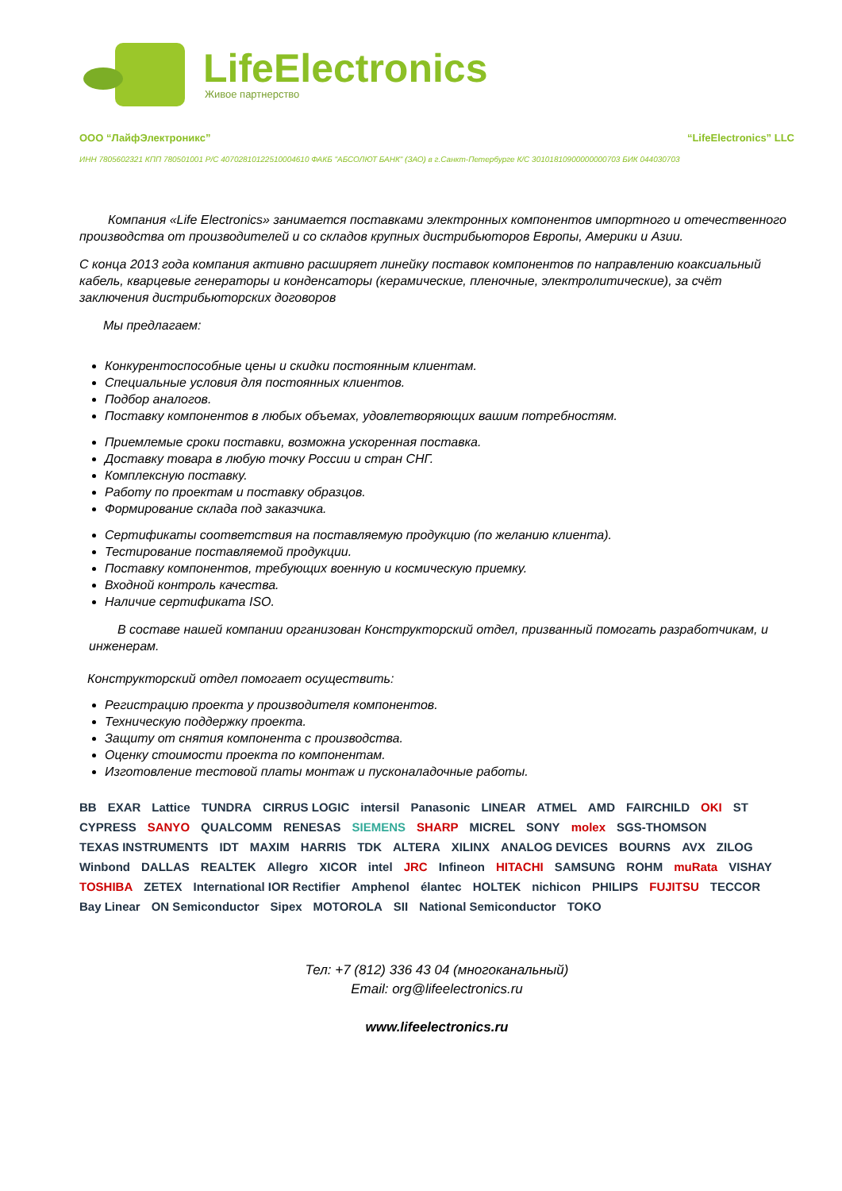LifeElectronics
Живое партнерство
ООО “ЛайфЭлектроникс” “LifeElectronics” LLC
ИНН 7805602321 КПП 780501001 Р/С 40702810122510004610 ФАКБ "АБСОЛЮТ БАНК" (ЗАО) в г.Санкт-Петербурге К/С 30101810900000000703 БИК 044030703
Компания «Life Electronics» занимается поставками электронных компонентов импортного и отечественного производства от производителей и со складов крупных дистрибьюторов Европы, Америки и Азии.
С конца 2013 года компания активно расширяет линейку поставок компонентов по направлению коаксиальный кабель, кварцевые генераторы и конденсаторы (керамические, пленочные, электролитические), за счёт заключения дистрибьюторских договоров
Мы предлагаем:
Конкурентоспособные цены и скидки постоянным клиентам.
Специальные условия для постоянных клиентов.
Подбор аналогов.
Поставку компонентов в любых объемах, удовлетворяющих вашим потребностям.
Приемлемые сроки поставки, возможна ускоренная поставка.
Доставку товара в любую точку России и стран СНГ.
Комплексную поставку.
Работу по проектам и поставку образцов.
Формирование склада под заказчика.
Сертификаты соответствия на поставляемую продукцию (по желанию клиента).
Тестирование поставляемой продукции.
Поставку компонентов, требующих военную и космическую приемку.
Входной контроль качества.
Наличие сертификата ISO.
В составе нашей компании организован Конструкторский отдел, призванный помогать разработчикам, и инженерам.
Конструкторский отдел помогает осуществить:
Регистрацию проекта у производителя компонентов.
Техническую поддержку проекта.
Защиту от снятия компонента с производства.
Оценку стоимости проекта по компонентам.
Изготовление тестовой платы монтаж и пусконаладочные работы.
BB EXAR Lattice TUNDRA CIRRUS LOGIC intersil Panasonic LINEAR ATMEL AMD FAIRCHILD OKI ST CYPRESS SANYO QUALCOMM RENESAS SIEMENS SHARP MICREL SONY molex SGS-THOMSON TEXAS INSTRUMENTS IDT MAXIM HARRIS TDK ALTERA XILINX ANALOG DEVICES BOURNS AVX ZILOG Winbond DALLAS REALTEK Allegro XICOR intel JRC Infineon HITACHI SAMSUNG ROHM muRata VISHAY TOSHIBA ZETEX International IOR Rectifier Amphenol élantec HOLTEK nichicon PHILIPS FUJITSU TECCOR Bay Linear ON Semiconductor Sipex MOTOROLA SII National Semiconductor TOKO
Тел: +7 (812) 336 43 04 (многоканальный)
Email: org@lifeelectronics.ru
www.lifeelectronics.ru